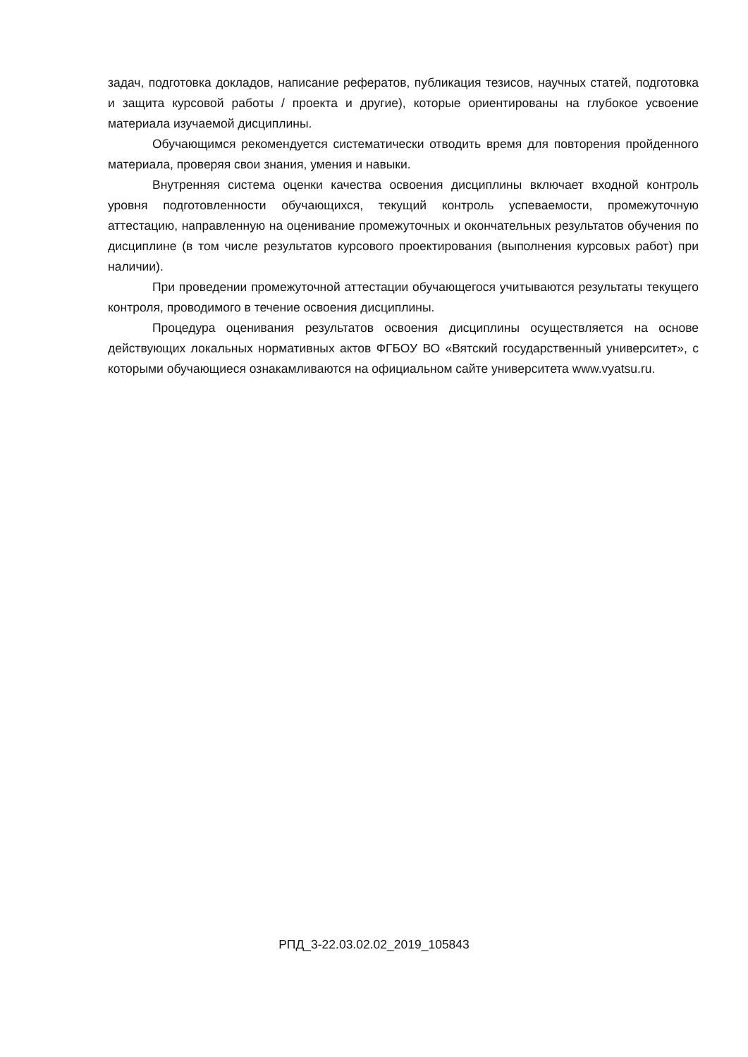задач, подготовка докладов, написание рефератов, публикация тезисов, научных статей, подготовка и защита курсовой работы / проекта и другие), которые ориентированы на глубокое усвоение материала изучаемой дисциплины.
Обучающимся рекомендуется систематически отводить время для повторения пройденного материала, проверяя свои знания, умения и навыки.
Внутренняя система оценки качества освоения дисциплины включает входной контроль уровня подготовленности обучающихся, текущий контроль успеваемости, промежуточную аттестацию, направленную на оценивание промежуточных и окончательных результатов обучения по дисциплине (в том числе результатов курсового проектирования (выполнения курсовых работ) при наличии).
При проведении промежуточной аттестации обучающегося учитываются результаты текущего контроля, проводимого в течение освоения дисциплины.
Процедура оценивания результатов освоения дисциплины осуществляется на основе действующих локальных нормативных актов ФГБОУ ВО «Вятский государственный университет», с которыми обучающиеся ознакамливаются на официальном сайте университета www.vyatsu.ru.
РПД_3-22.03.02.02_2019_105843